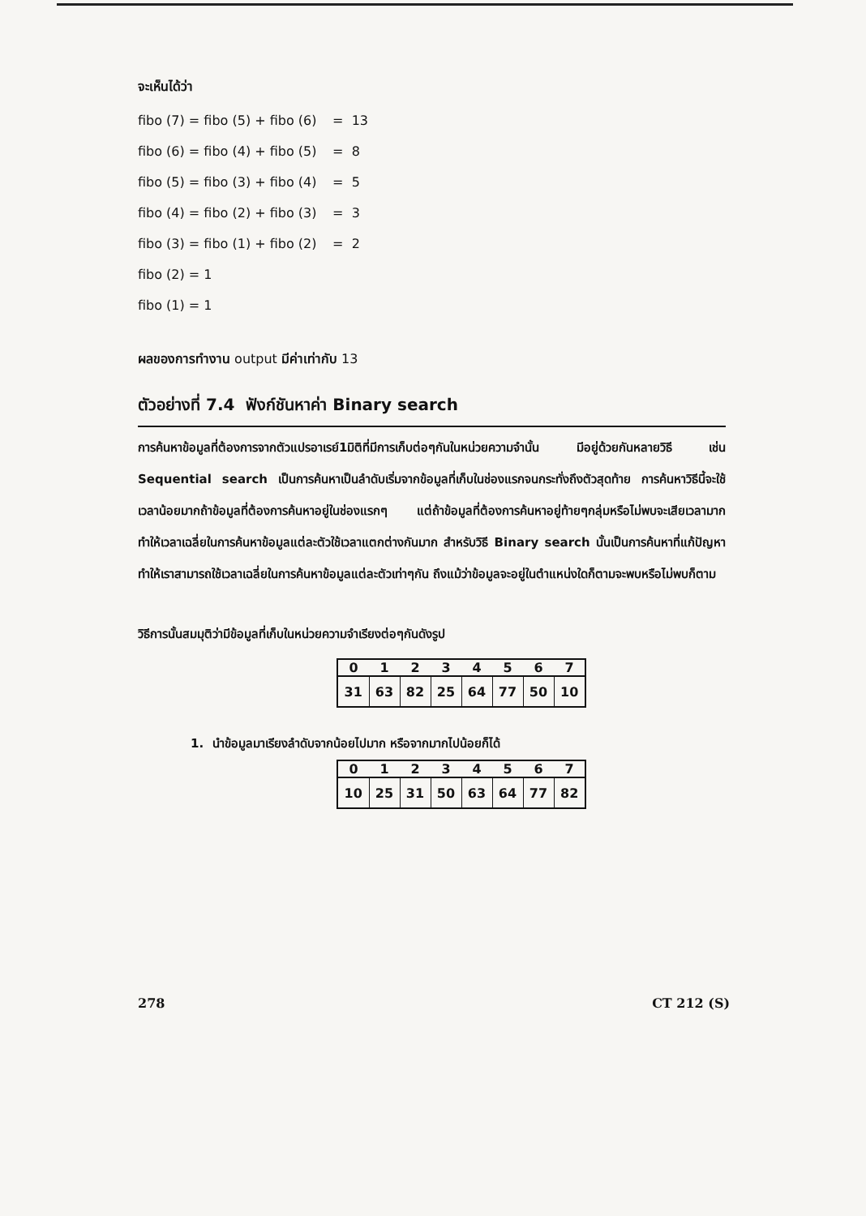จะเห็นได้ว่า
fibo (7) = fibo (5) + fibo (6) = 13
fibo (6) = fibo (4) + fibo (5) = 8
fibo (5) = fibo (3) + fibo (4) = 5
fibo (4) = fibo (2) + fibo (3) = 3
fibo (3) = fibo (1) + fibo (2) = 2
fibo (2) = 1
fibo (1) = 1
ผลของการทำงาน output มีค่าเท่ากับ 13
ตัวอย่างที่ 7.4 ฟังก์ชันหาค่า Binary search
การค้นหาข้อมูลที่ต้องการจากตัวแปรอาเรย์1มิติที่มีการเก็บต่อๆกันในหน่วยความจำนั้น มีอยู่ด้วยกันหลายวิธี เช่น Sequential search เป็นการค้นหาเป็นลำดับเริ่มจากข้อมูลที่เก็บในช่องแรกจนกระทั่งถึงตัวสุดท้าย การค้นหาวิธีนี้จะใช้เวลาน้อยมากถ้าข้อมูลที่ต้องการค้นหาอยู่ในช่องแรกๆ แต่ถ้าข้อมูลที่ต้องการค้นหาอยู่ท้ายๆกลุ่มหรือไม่พบจะเสียเวลามาก ทำให้เวลาเฉลี่ยในการค้นหาข้อมูลแต่ละตัวใช้เวลาแตกต่างกันมาก สำหรับวิธี Binary search นั้นเป็นการค้นหาที่แก้ปัญหาทำให้เราสามารถใช้เวลาเฉลี่ยในการค้นหาข้อมูลแต่ละตัวเท่าๆกัน ถึงแม้ว่าข้อมูลจะอยู่ในตำแหน่งใดก็ตามจะพบหรือไม่พบก็ตาม
วิธีการนั้นสมมุติว่ามีข้อมูลที่เก็บในหน่วยความจำเรียงต่อๆกันดังรูป
| 0 | 1 | 2 | 3 | 4 | 5 | 6 | 7 |
| --- | --- | --- | --- | --- | --- | --- | --- |
| 31 | 63 | 82 | 25 | 64 | 77 | 50 | 10 |
1. นำข้อมูลมาเรียงลำดับจากน้อยไปมาก หรือจากมากไปน้อยก็ได้
| 0 | 1 | 2 | 3 | 4 | 5 | 6 | 7 |
| --- | --- | --- | --- | --- | --- | --- | --- |
| 10 | 25 | 31 | 50 | 63 | 64 | 77 | 82 |
278 CT 212 (S)